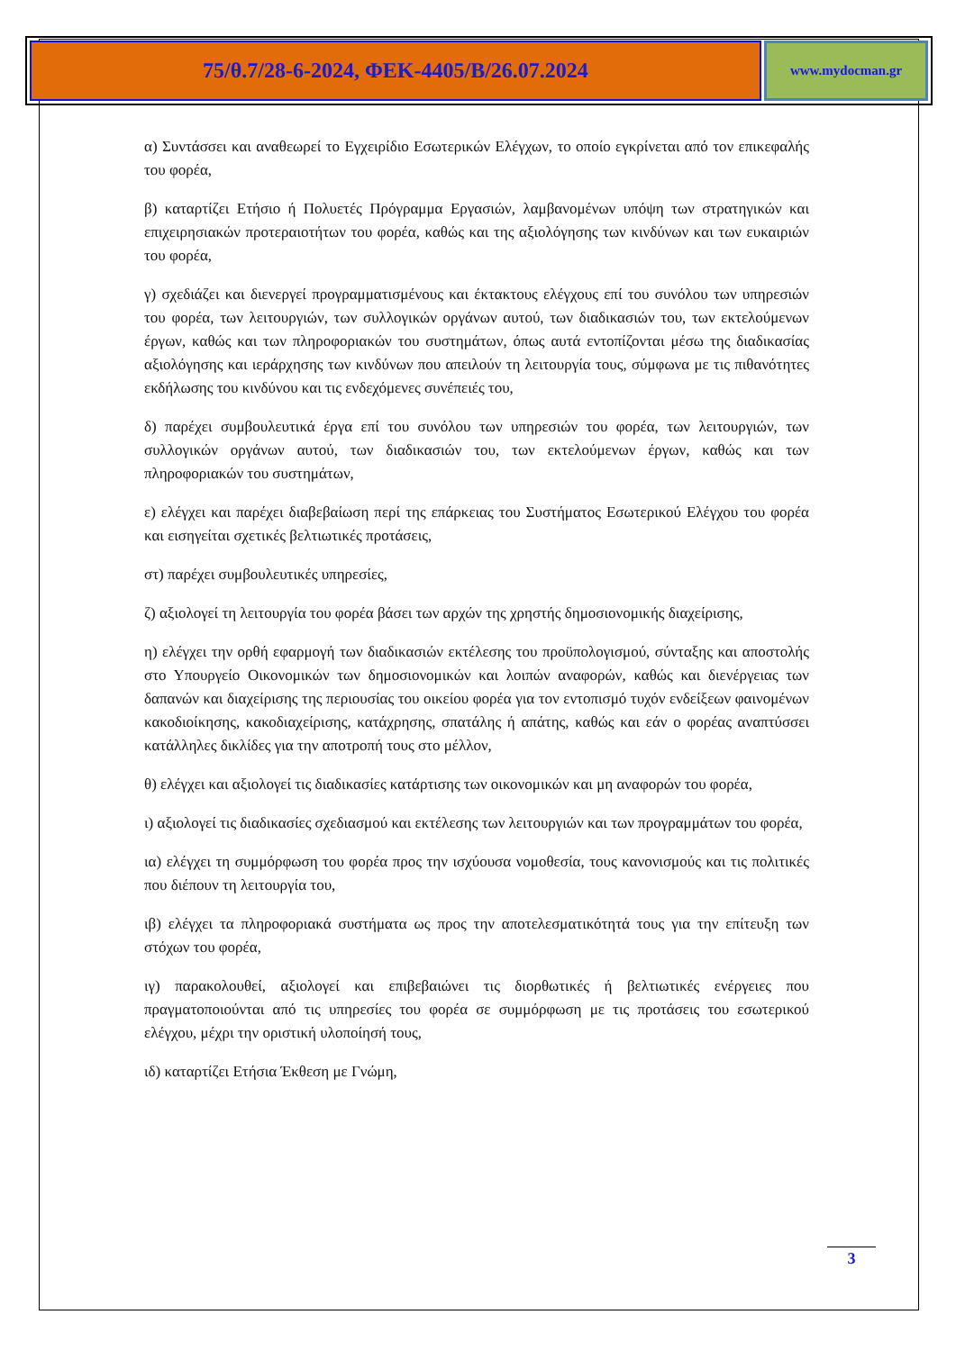75/θ.7/28-6-2024, ΦΕΚ-4405/Β/26.07.2024
www.mydocman.gr
α) Συντάσσει και αναθεωρεί το Εγχειρίδιο Εσωτερικών Ελέγχων, το οποίο εγκρίνεται από τον επικεφαλής του φορέα,
β) καταρτίζει Ετήσιο ή Πολυετές Πρόγραμμα Εργασιών, λαμβανομένων υπόψη των στρατηγικών και επιχειρησιακών προτεραιοτήτων του φορέα, καθώς και της αξιολόγησης των κινδύνων και των ευκαιριών του φορέα,
γ) σχεδιάζει και διενεργεί προγραμματισμένους και έκτακτους ελέγχους επί του συνόλου των υπηρεσιών του φορέα, των λειτουργιών, των συλλογικών οργάνων αυτού, των διαδικασιών του, των εκτελούμενων έργων, καθώς και των πληροφοριακών του συστημάτων, όπως αυτά εντοπίζονται μέσω της διαδικασίας αξιολόγησης και ιεράρχησης των κινδύνων που απειλούν τη λειτουργία τους, σύμφωνα με τις πιθανότητες εκδήλωσης του κινδύνου και τις ενδεχόμενες συνέπειές του,
δ) παρέχει συμβουλευτικά έργα επί του συνόλου των υπηρεσιών του φορέα, των λειτουργιών, των συλλογικών οργάνων αυτού, των διαδικασιών του, των εκτελούμενων έργων, καθώς και των πληροφοριακών του συστημάτων,
ε) ελέγχει και παρέχει διαβεβαίωση περί της επάρκειας του Συστήματος Εσωτερικού Ελέγχου του φορέα και εισηγείται σχετικές βελτιωτικές προτάσεις,
στ) παρέχει συμβουλευτικές υπηρεσίες,
ζ) αξιολογεί τη λειτουργία του φορέα βάσει των αρχών της χρηστής δημοσιονομικής διαχείρισης,
η) ελέγχει την ορθή εφαρμογή των διαδικασιών εκτέλεσης του προϋπολογισμού, σύνταξης και αποστολής στο Υπουργείο Οικονομικών των δημοσιονομικών και λοιπών αναφορών, καθώς και διενέργειας των δαπανών και διαχείρισης της περιουσίας του οικείου φορέα για τον εντοπισμό τυχόν ενδείξεων φαινομένων κακοδιοίκησης, κακοδιαχείρισης, κατάχρησης, σπατάλης ή απάτης, καθώς και εάν ο φορέας αναπτύσσει κατάλληλες δικλίδες για την αποτροπή τους στο μέλλον,
θ) ελέγχει και αξιολογεί τις διαδικασίες κατάρτισης των οικονομικών και μη αναφορών του φορέα,
ι) αξιολογεί τις διαδικασίες σχεδιασμού και εκτέλεσης των λειτουργιών και των προγραμμάτων του φορέα,
ια) ελέγχει τη συμμόρφωση του φορέα προς την ισχύουσα νομοθεσία, τους κανονισμούς και τις πολιτικές που διέπουν τη λειτουργία του,
ιβ) ελέγχει τα πληροφοριακά συστήματα ως προς την αποτελεσματικότητά τους για την επίτευξη των στόχων του φορέα,
ιγ) παρακολουθεί, αξιολογεί και επιβεβαιώνει τις διορθωτικές ή βελτιωτικές ενέργειες που πραγματοποιούνται από τις υπηρεσίες του φορέα σε συμμόρφωση με τις προτάσεις του εσωτερικού ελέγχου, μέχρι την οριστική υλοποίησή τους,
ιδ) καταρτίζει Ετήσια Έκθεση με Γνώμη,
3